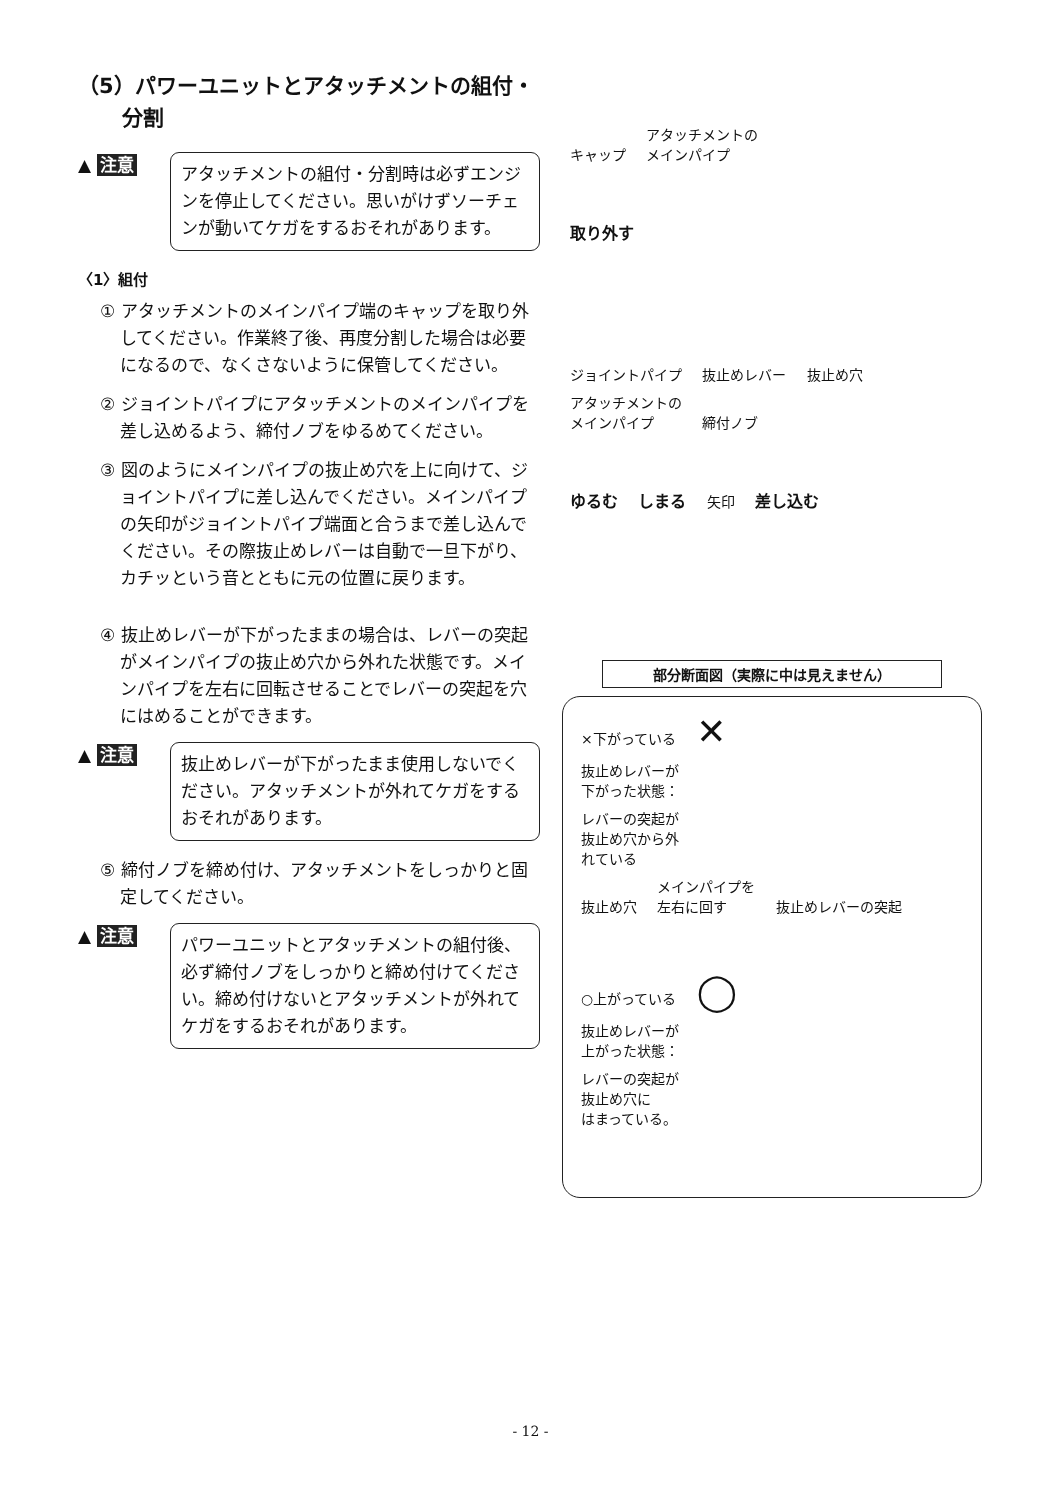（5）パワーユニットとアタッチメントの組付・
分割
▲ 注意
アタッチメントの組付・分割時は必ずエンジンを停止してください。思いがけずソーチェンが動いてケガをするおそれがあります。
〈1〉組付
① アタッチメントのメインパイプ端のキャップを取り外してください。作業終了後、再度分割した場合は必要になるので、なくさないように保管してください。
② ジョイントパイプにアタッチメントのメインパイプを差し込めるよう、締付ノブをゆるめてください。
③ 図のようにメインパイプの抜止め穴を上に向けて、ジョイントパイプに差し込んでください。メインパイプの矢印がジョイントパイプ端面と合うまで差し込んでください。その際抜止めレバーは自動で一旦下がり、カチッという音とともに元の位置に戻ります。
④ 抜止めレバーが下がったままの場合は、レバーの突起がメインパイプの抜止め穴から外れた状態です。メインパイプを左右に回転させることでレバーの突起を穴にはめることができます。
▲ 注意
抜止めレバーが下がったまま使用しないでください。アタッチメントが外れてケガをするおそれがあります。
⑤ 締付ノブを締め付け、アタッチメントをしっかりと固定してください。
▲ 注意
パワーユニットとアタッチメントの組付後、必ず締付ノブをしっかりと締め付けてください。締め付けないとアタッチメントが外れてケガをするおそれがあります。
キャップ アタッチメントの
メインパイプ
取り外す
ジョイントパイプ 抜止めレバー 抜止め穴 アタッチメントの
メインパイプ 締付ノブ
ゆるむ しまる 矢印 差し込む
部分断面図（実際に中は見えません）
×下がっている ✕
抜止めレバーが
下がった状態：
レバーの突起が
抜止め穴から外
れている
抜止め穴 メインパイプを
左右に回す 抜止めレバーの突起
○上がっている ◯
抜止めレバーが
上がった状態：
レバーの突起が
抜止め穴に
はまっている。
- 12 -